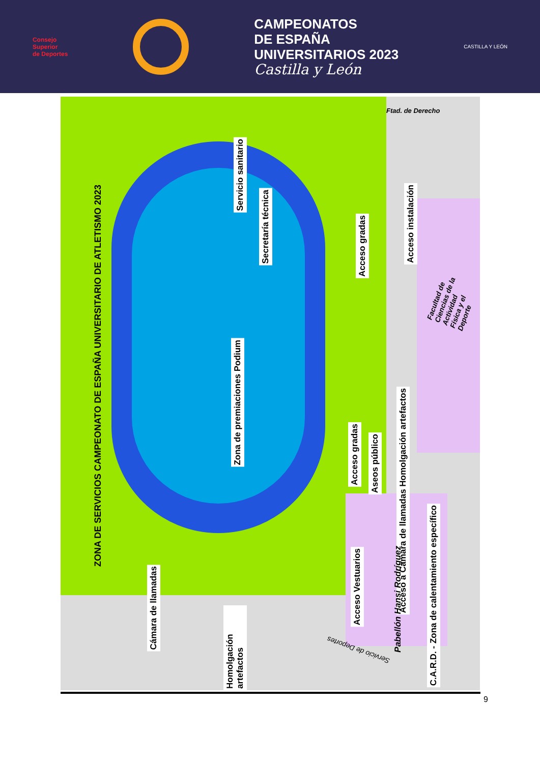Consejo
Superior
de Deportes
CAMPEONATOS
DE ESPAÑA
UNIVERSITARIOS 2023
Castilla y León
CASTILLA Y LEÓN
ZONA DE SERVICIOS CAMPEONATO DE ESPAÑA UNIVERSITARIO DE ATLETISMO 2023
Servicio sanitario
Secretaría técnica
Acceso gradas
Acceso instalación
Zona de premiaciones Podium
Acceso gradas
Aseos público
Acceso a Cámara de llamadas Homolgación artefactos
C.A.R.D. - Zona de calentamiento específico
Acceso Vestuarios
Pabellón Hansi Rodríguez
Cámara de llamadas
Homolgación artefactos
Facultad de Ciencias de la Actividad Física y el Deporte
Ftad. de Derecho
Servicio de Deportes
9